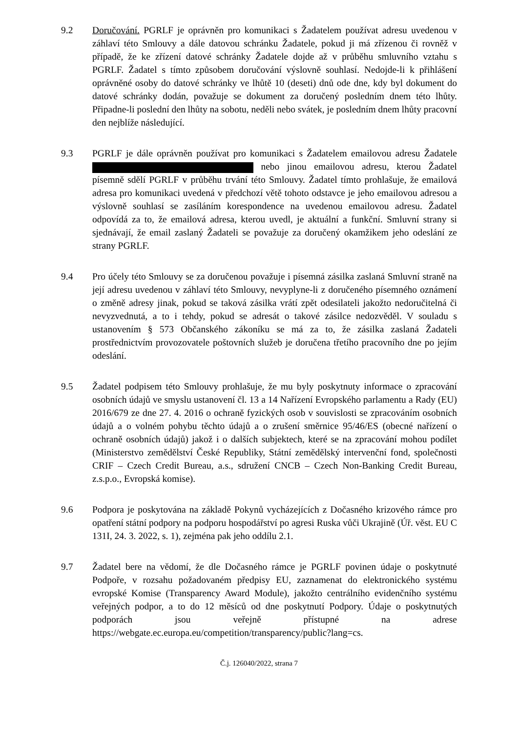9.2 Doručování. PGRLF je oprávněn pro komunikaci s Žadatelem používat adresu uvedenou v záhlaví této Smlouvy a dále datovou schránku Žadatele, pokud ji má zřízenou či rovněž v případě, že ke zřízení datové schránky Žadatele dojde až v průběhu smluvního vztahu s PGRLF. Žadatel s tímto způsobem doručování výslovně souhlasí. Nedojde-li k přihlášení oprávněné osoby do datové schránky ve lhůtě 10 (deseti) dnů ode dne, kdy byl dokument do datové schránky dodán, považuje se dokument za doručený posledním dnem této lhůty. Připadne-li poslední den lhůty na sobotu, neděli nebo svátek, je posledním dnem lhůty pracovní den nejblíže následující.
9.3 PGRLF je dále oprávněn používat pro komunikaci s Žadatelem emailovou adresu Žadatele nebo jinou emailovou adresu, kterou Žadatel písemně sdělí PGRLF v průběhu trvání této Smlouvy. Žadatel tímto prohlašuje, že emailová adresa pro komunikaci uvedená v předchozí větě tohoto odstavce je jeho emailovou adresou a výslovně souhlasí se zasíláním korespondence na uvedenou emailovou adresu. Žadatel odpovídá za to, že emailová adresa, kterou uvedl, je aktuální a funkční. Smluvní strany si sjednávají, že email zaslaný Žadateli se považuje za doručený okamžikem jeho odeslání ze strany PGRLF.
9.4 Pro účely této Smlouvy se za doručenou považuje i písemná zásilka zaslaná Smluvní straně na její adresu uvedenou v záhlaví této Smlouvy, nevyplyne-li z doručeného písemného oznámení o změně adresy jinak, pokud se taková zásilka vrátí zpět odesilateli jakožto nedoručitelná či nevyzvednutá, a to i tehdy, pokud se adresát o takové zásilce nedozvěděl. V souladu s ustanovením § 573 Občanského zákoníku se má za to, že zásilka zaslaná Žadateli prostřednictvím provozovatele poštovních služeb je doručena třetího pracovního dne po jejím odeslání.
9.5 Žadatel podpisem této Smlouvy prohlašuje, že mu byly poskytnuty informace o zpracování osobních údajů ve smyslu ustanovení čl. 13 a 14 Nařízení Evropského parlamentu a Rady (EU) 2016/679 ze dne 27. 4. 2016 o ochraně fyzických osob v souvislosti se zpracováním osobních údajů a o volném pohybu těchto údajů a o zrušení směrnice 95/46/ES (obecné nařízení o ochraně osobních údajů) jakož i o dalších subjektech, které se na zpracování mohou podílet (Ministerstvo zemědělství České Republiky, Státní zemědělský intervenční fond, společnosti CRIF – Czech Credit Bureau, a.s., sdružení CNCB – Czech Non-Banking Credit Bureau, z.s.p.o., Evropská komise).
9.6 Podpora je poskytována na základě Pokynů vycházejících z Dočasného krizového rámce pro opatření státní podpory na podporu hospodářství po agresi Ruska vůči Ukrajině (Úř. věst. EU C 131I, 24. 3. 2022, s. 1), zejména pak jeho oddílu 2.1.
9.7 Žadatel bere na vědomí, že dle Dočasného rámce je PGRLF povinen údaje o poskytnuté Podpoře, v rozsahu požadovaném předpisy EU, zaznamenat do elektronického systému evropské Komise (Transparency Award Module), jakožto centrálního evidenčního systému veřejných podpor, a to do 12 měsíců od dne poskytnutí Podpory. Údaje o poskytnutých podporách jsou veřejně přístupné na adrese https://webgate.ec.europa.eu/competition/transparency/public?lang=cs.
Č.j. 126040/2022, strana 7